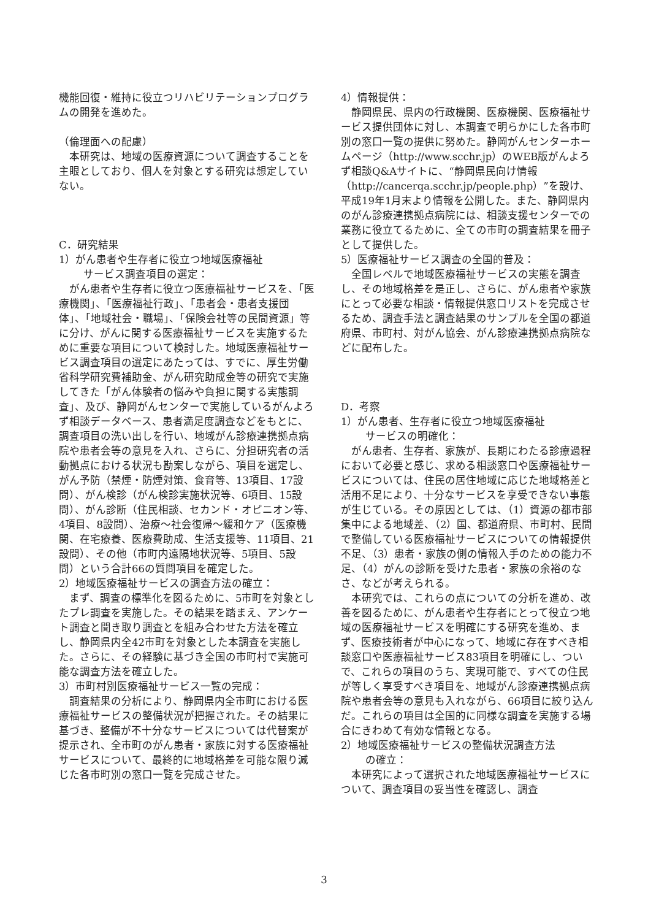機能回復・維持に役立つリハビリテーションプログラムの開発を進めた。
（倫理面への配慮）
　本研究は、地域の医療資源について調査することを主眼としており、個人を対象とする研究は想定していない。
C．研究結果
1）がん患者や生存者に役立つ地域医療福祉
サービス調査項目の選定：
　がん患者や生存者に役立つ医療福祉サービスを、「医療機関」、「医療福祉行政」、「患者会・患者支援団体」、「地域社会・職場」、「保険会社等の民間資源」等に分け、がんに関する医療福祉サービスを実施するために重要な項目について検討した。地域医療福祉サービス調査項目の選定にあたっては、すでに、厚生労働省科学研究費補助金、がん研究助成金等の研究で実施してきた「がん体験者の悩みや負担に関する実態調査」、及び、静岡がんセンターで実施しているがんよろず相談データベース、患者満足度調査などをもとに、調査項目の洗い出しを行い、地域がん診療連携拠点病院や患者会等の意見を入れ、さらに、分担研究者の活動拠点における状況も勘案しながら、項目を選定し、がん予防（禁煙・防煙対策、食育等、13項目、17設問）、がん検診（がん検診実施状況等、6項目、15設問）、がん診断（住民相談、セカンド・オピニオン等、4項目、8設問）、治療～社会復帰～緩和ケア（医療機関、在宅療養、医療費助成、生活支援等、11項目、21設問）、その他（市町内遠隔地状況等、5項目、5設問）という合計66の質問項目を確定した。
2）地域医療福祉サービスの調査方法の確立：
　まず、調査の標準化を図るために、5市町を対象としたプレ調査を実施した。その結果を踏まえ、アンケート調査と聞き取り調査とを組み合わせた方法を確立し、静岡県内全42市町を対象とした本調査を実施した。さらに、その経験に基づき全国の市町村で実施可能な調査方法を確立した。
3）市町村別医療福祉サービス一覧の完成：
　調査結果の分析により、静岡県内全市町における医療福祉サービスの整備状況が把握された。その結果に基づき、整備が不十分なサービスについては代替案が提示され、全市町のがん患者・家族に対する医療福祉サービスについて、最終的に地域格差を可能な限り減じた各市町別の窓口一覧を完成させた。
4）情報提供：
　静岡県民、県内の行政機関、医療機関、医療福祉サービス提供団体に対し、本調査で明らかにした各市町別の窓口一覧の提供に努めた。静岡がんセンターホームページ（http://www.scchr.jp）のWEB版がんよろず相談Q&Aサイトに、“静岡県民向け情報（http://cancerqa.scchr.jp/people.php）”を設け、平成19年1月末より情報を公開した。また、静岡県内のがん診療連携拠点病院には、相談支援センターでの業務に役立てるために、全ての市町の調査結果を冊子として提供した。
5）医療福祉サービス調査の全国的普及：
　全国レベルで地域医療福祉サービスの実態を調査し、その地域格差を是正し、さらに、がん患者や家族にとって必要な相談・情報提供窓口リストを完成させるため、調査手法と調査結果のサンプルを全国の都道府県、市町村、対がん協会、がん診療連携拠点病院などに配布した。
D．考察
1）がん患者、生存者に役立つ地域医療福祉
サービスの明確化：
　がん患者、生存者、家族が、長期にわたる診療過程において必要と感じ、求める相談窓口や医療福祉サービスについては、住民の居住地域に応じた地域格差と活用不足により、十分なサービスを享受できない事態が生じている。その原因としては、（1）資源の都市部集中による地域差、（2）国、都道府県、市町村、民間で整備している医療福祉サービスについての情報提供不足、（3）患者・家族の側の情報入手のための能力不足、（4）がんの診断を受けた患者・家族の余裕のなさ、などが考えられる。
　本研究では、これらの点についての分析を進め、改善を図るために、がん患者や生存者にとって役立つ地域の医療福祉サービスを明確にする研究を進め、まず、医療技術者が中心になって、地域に存在すべき相談窓口や医療福祉サービス83項目を明確にし、ついで、これらの項目のうち、実現可能で、すべての住民が等しく享受すべき項目を、地域がん診療連携拠点病院や患者会等の意見も入れながら、66項目に絞り込んだ。これらの項目は全国的に同様な調査を実施する場合にきわめて有効な情報となる。
2）地域医療福祉サービスの整備状況調査方法
の確立：
　本研究によって選択された地域医療福祉サービスについて、調査項目の妥当性を確認し、調査
3